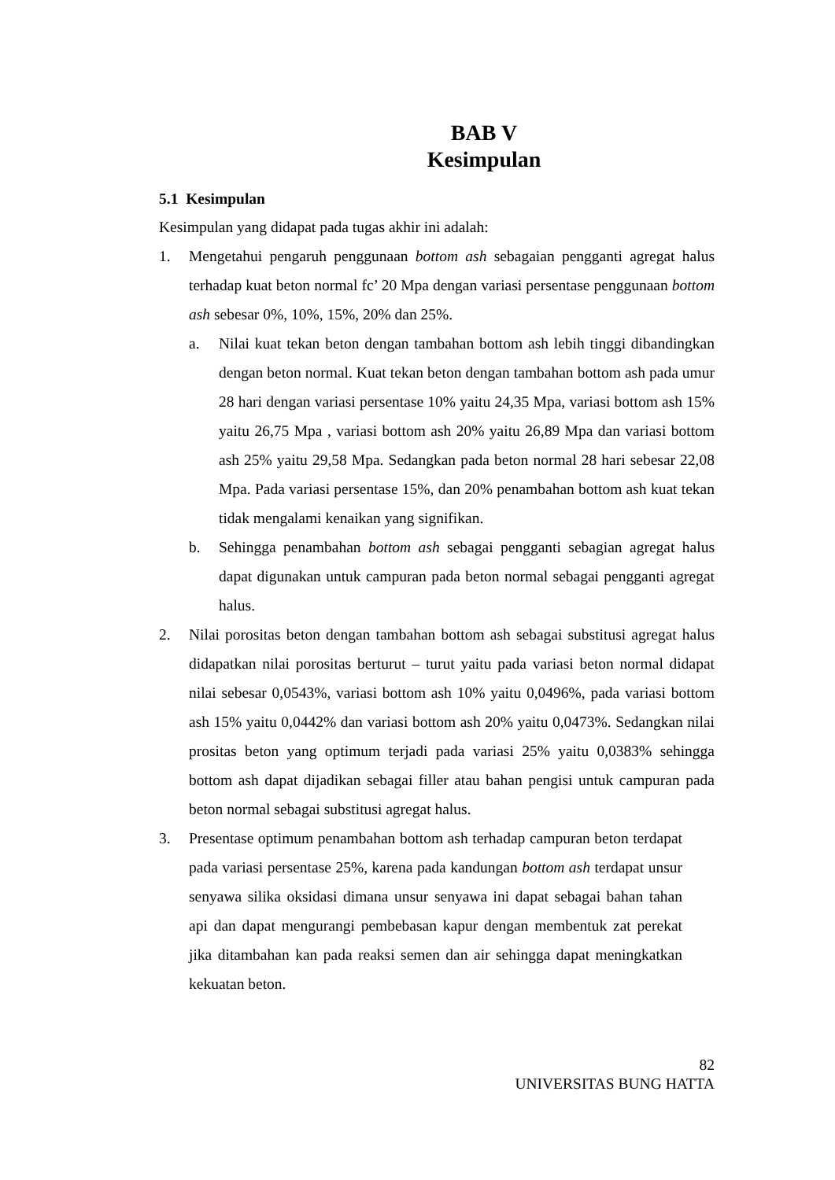BAB V
Kesimpulan
5.1 Kesimpulan
Kesimpulan yang didapat pada tugas akhir ini adalah:
1. Mengetahui pengaruh penggunaan bottom ash sebagaian pengganti agregat halus terhadap kuat beton normal fc’ 20 Mpa dengan variasi persentase penggunaan bottom ash sebesar 0%, 10%, 15%, 20% dan 25%.
a. Nilai kuat tekan beton dengan tambahan bottom ash lebih tinggi dibandingkan dengan beton normal. Kuat tekan beton dengan tambahan bottom ash pada umur 28 hari dengan variasi persentase 10% yaitu 24,35 Mpa, variasi bottom ash 15% yaitu 26,75 Mpa , variasi bottom ash 20% yaitu 26,89 Mpa dan variasi bottom ash 25% yaitu 29,58 Mpa. Sedangkan pada beton normal 28 hari sebesar 22,08 Mpa. Pada variasi persentase 15%, dan 20% penambahan bottom ash kuat tekan tidak mengalami kenaikan yang signifikan.
b. Sehingga penambahan bottom ash sebagai pengganti sebagian agregat halus dapat digunakan untuk campuran pada beton normal sebagai pengganti agregat halus.
2. Nilai porositas beton dengan tambahan bottom ash sebagai substitusi agregat halus didapatkan nilai porositas berturut – turut yaitu pada variasi beton normal didapat nilai sebesar 0,0543%, variasi bottom ash 10% yaitu 0,0496%, pada variasi bottom ash 15% yaitu 0,0442% dan variasi bottom ash 20% yaitu 0,0473%. Sedangkan nilai prositas beton yang optimum terjadi pada variasi 25% yaitu 0,0383% sehingga bottom ash dapat dijadikan sebagai filler atau bahan pengisi untuk campuran pada beton normal sebagai substitusi agregat halus.
3. Presentase optimum penambahan bottom ash terhadap campuran beton terdapat pada variasi persentase 25%, karena pada kandungan bottom ash terdapat unsur senyawa silika oksidasi dimana unsur senyawa ini dapat sebagai bahan tahan api dan dapat mengurangi pembebasan kapur dengan membentuk zat perekat jika ditambahan kan pada reaksi semen dan air sehingga dapat meningkatkan kekuatan beton.
82
UNIVERSITAS BUNG HATTA